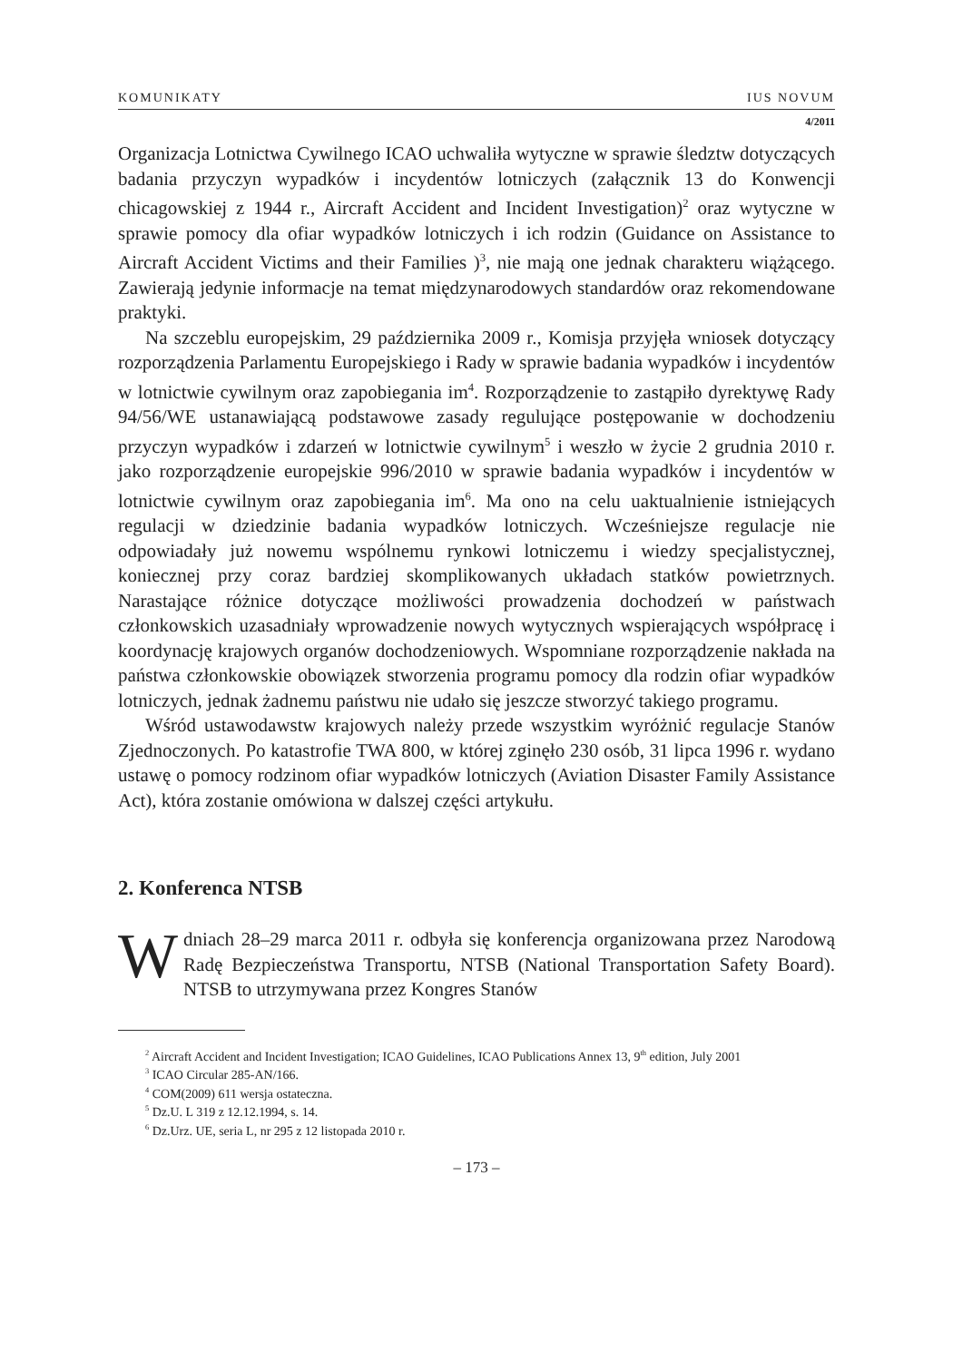KOMUNIKATY IUS NOVUM
4/2011
Organizacja Lotnictwa Cywilnego ICAO uchwaliła wytyczne w sprawie śledztw dotyczących badania przyczyn wypadków i incydentów lotniczych (załącznik 13 do Konwencji chicagowskiej z 1944 r., Aircraft Accident and Incident Investigation)<sup>2</sup> oraz wytyczne w sprawie pomocy dla ofiar wypadków lotniczych i ich rodzin (Guidance on Assistance to Aircraft Accident Victims and their Families )<sup>3</sup>, nie mają one jednak charakteru wiążącego. Zawierają jedynie informacje na temat międzynarodowych standardów oraz rekomendowane praktyki.
Na szczeblu europejskim, 29 października 2009 r., Komisja przyjęła wniosek dotyczący rozporządzenia Parlamentu Europejskiego i Rady w sprawie badania wypadków i incydentów w lotnictwie cywilnym oraz zapobiegania im<sup>4</sup>. Rozporządzenie to zastąpiło dyrektywę Rady 94/56/WE ustanawiającą podstawowe zasady regulujące postępowanie w dochodzeniu przyczyn wypadków i zdarzeń w lotnictwie cywilnym<sup>5</sup> i weszło w życie 2 grudnia 2010 r. jako rozporządzenie europejskie 996/2010 w sprawie badania wypadków i incydentów w lotnictwie cywilnym oraz zapobiegania im<sup>6</sup>. Ma ono na celu uaktualnienie istniejących regulacji w dziedzinie badania wypadków lotniczych. Wcześniejsze regulacje nie odpowiadały już nowemu wspólnemu rynkowi lotniczemu i wiedzy specjalistycznej, koniecznej przy coraz bardziej skomplikowanych układach statków powietrznych. Narastające różnice dotyczące możliwości prowadzenia dochodzeń w państwach członkowskich uzasadniały wprowadzenie nowych wytycznych wspierających współpracę i koordynację krajowych organów dochodzeniowych. Wspomniane rozporządzenie nakłada na państwa członkowskie obowiązek stworzenia programu pomocy dla rodzin ofiar wypadków lotniczych, jednak żadnemu państwu nie udało się jeszcze stworzyć takiego programu.
Wśród ustawodawstw krajowych należy przede wszystkim wyróżnić regulacje Stanów Zjednoczonych. Po katastrofie TWA 800, w której zginęło 230 osób, 31 lipca 1996 r. wydano ustawę o pomocy rodzinom ofiar wypadków lotniczych (Aviation Disaster Family Assistance Act), która zostanie omówiona w dalszej części artykułu.
2. Konferenca NTSB
W dniach 28–29 marca 2011 r. odbyła się konferencja organizowana przez Narodową Radę Bezpieczeństwa Transportu, NTSB (National Transportation Safety Board). NTSB to utrzymywana przez Kongres Stanów
<sup>2</sup> Aircraft Accident and Incident Investigation; ICAO Guidelines, ICAO Publications Annex 13, 9<sup>th</sup> edition, July 2001
<sup>3</sup> ICAO Circular 285-AN/166.
<sup>4</sup> COM(2009) 611 wersja ostateczna.
<sup>5</sup> Dz.U. L 319 z 12.12.1994, s. 14.
<sup>6</sup> Dz.Urz. UE, seria L, nr 295 z 12 listopada 2010 r.
– 173 –